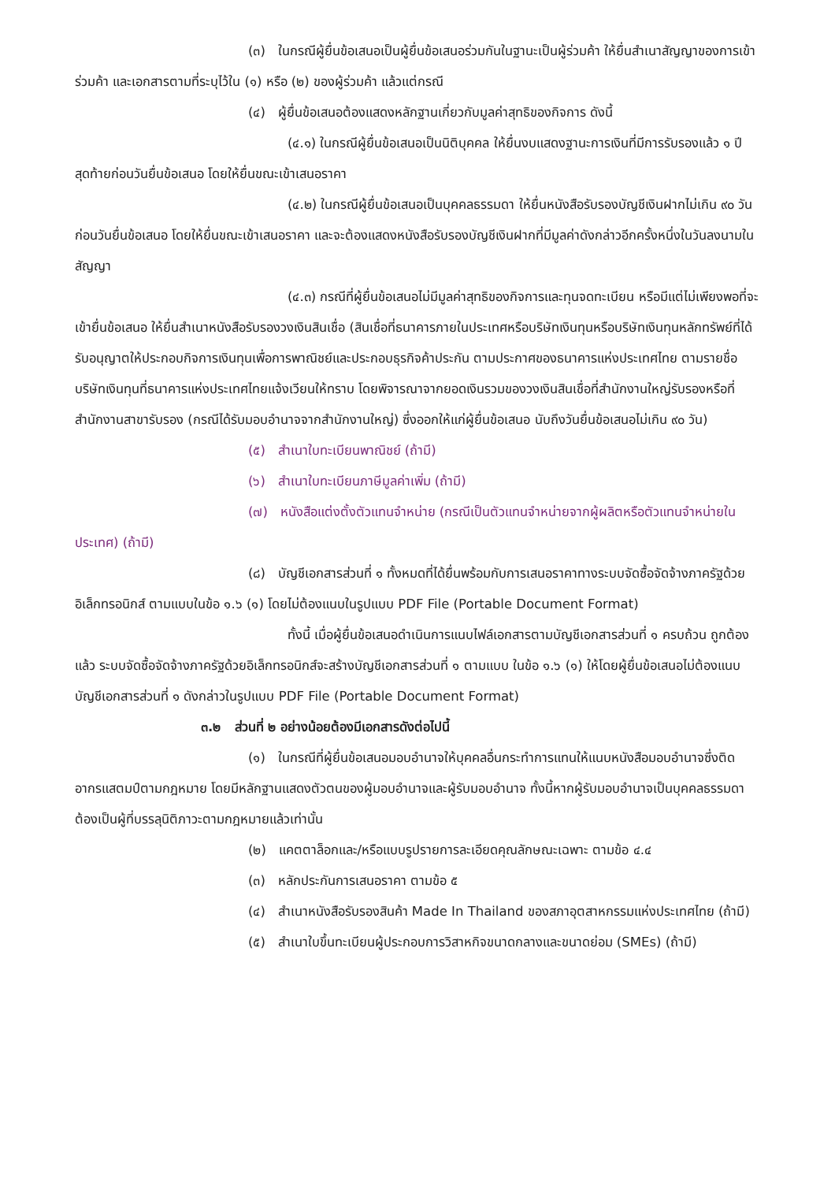(๓) ในกรณีผู้ยื่นข้อเสนอเป็นผู้ยื่นข้อเสนอร่วมกันในฐานะเป็นผู้ร่วมค้า ให้ยื่นสำเนาสัญญาของการเข้าร่วมค้า และเอกสารตามที่ระบุไว้ใน (๑) หรือ (๒) ของผู้ร่วมค้า แล้วแต่กรณี
(๔) ผู้ยื่นข้อเสนอต้องแสดงหลักฐานเกี่ยวกับมูลค่าสุทธิของกิจการ ดังนี้
(๔.๑) ในกรณีผู้ยื่นข้อเสนอเป็นนิติบุคคล ให้ยื่นงบแสดงฐานะการเงินที่มีการรับรองแล้ว ๑ ปีสุดท้ายก่อนวันยื่นข้อเสนอ โดยให้ยื่นขณะเข้าเสนอราคา
(๔.๒) ในกรณีผู้ยื่นข้อเสนอเป็นบุคคลธรรมดา ให้ยื่นหนังสือรับรองบัญชีเงินฝากไม่เกิน ๙๐ วัน ก่อนวันยื่นข้อเสนอ โดยให้ยื่นขณะเข้าเสนอราคา และจะต้องแสดงหนังสือรับรองบัญชีเงินฝากที่มีมูลค่าดังกล่าวอีกครั้งหนึ่งในวันลงนามในสัญญา
(๔.๓) กรณีที่ผู้ยื่นข้อเสนอไม่มีมูลค่าสุทธิของกิจการและทุนจดทะเบียน หรือมีแต่ไม่เพียงพอที่จะเข้ายื่นข้อเสนอ ให้ยื่นสำเนาหนังสือรับรองวงเงินสินเชื่อ (สินเชื่อที่ธนาคารภายในประเทศหรือบริษัทเงินทุนหรือบริษัทเงินทุนหลักทรัพย์ที่ได้รับอนุญาตให้ประกอบกิจการเงินทุนเพื่อการพาณิชย์และประกอบธุรกิจค้าประกัน ตามประกาศของธนาคารแห่งประเทศไทย ตามรายชื่อบริษัทเงินทุนที่ธนาคารแห่งประเทศไทยแจ้งเวียนให้ทราบ โดยพิจารณาจากยอดเงินรวมของวงเงินสินเชื่อที่สำนักงานใหญ่รับรองหรือที่สำนักงานสาขารับรอง (กรณีได้รับมอบอำนาจจากสำนักงานใหญ่) ซึ่งออกให้แก่ผู้ยื่นข้อเสนอ นับถึงวันยื่นข้อเสนอไม่เกิน ๙๐ วัน)
(๕) สำเนาใบทะเบียนพาณิชย์ (ถ้ามี)
(๖) สำเนาใบทะเบียนภาษีมูลค่าเพิ่ม (ถ้ามี)
(๗) หนังสือแต่งตั้งตัวแทนจำหน่าย (กรณีเป็นตัวแทนจำหน่ายจากผู้ผลิตหรือตัวแทนจำหน่ายในประเทศ) (ถ้ามี)
(๘) บัญชีเอกสารส่วนที่ ๑ ทั้งหมดที่ได้ยื่นพร้อมกับการเสนอราคาทางระบบจัดซื้อจัดจ้างภาครัฐด้วยอิเล็กทรอนิกส์ ตามแบบในข้อ ๑.๖ (๑) โดยไม่ต้องแนบในรูปแบบ PDF File (Portable Document Format)
ทั้งนี้ เมื่อผู้ยื่นข้อเสนอดำเนินการแนบไฟล์เอกสารตามบัญชีเอกสารส่วนที่ ๑ ครบถ้วน ถูกต้องแล้ว ระบบจัดซื้อจัดจ้างภาครัฐด้วยอิเล็กทรอนิกส์จะสร้างบัญชีเอกสารส่วนที่ ๑ ตามแบบ ในข้อ ๑.๖ (๑) ให้โดยผู้ยื่นข้อเสนอไม่ต้องแนบบัญชีเอกสารส่วนที่ ๑ ดังกล่าวในรูปแบบ PDF File (Portable Document Format)
๓.๒ ส่วนที่ ๒ อย่างน้อยต้องมีเอกสารดังต่อไปนี้
(๑) ในกรณีที่ผู้ยื่นข้อเสนอมอบอำนาจให้บุคคลอื่นกระทำการแทนให้แนบหนังสือมอบอำนาจซึ่งติดอากรแสตมป์ตามกฎหมาย โดยมีหลักฐานแสดงตัวตนของผู้มอบอำนาจและผู้รับมอบอำนาจ ทั้งนี้หากผู้รับมอบอำนาจเป็นบุคคลธรรมดาต้องเป็นผู้ที่บรรลุนิติภาวะตามกฎหมายแล้วเท่านั้น
(๒) แคตตาล็อกและ/หรือแบบรูปรายการละเอียดคุณลักษณะเฉพาะ ตามข้อ ๔.๔
(๓) หลักประกันการเสนอราคา ตามข้อ ๕
(๔) สำเนาหนังสือรับรองสินค้า Made In Thailand ของสภาอุตสาหกรรมแห่งประเทศไทย (ถ้ามี)
(๕) สำเนาใบขึ้นทะเบียนผู้ประกอบการวิสาหกิจขนาดกลางและขนาดย่อม (SMEs) (ถ้ามี)